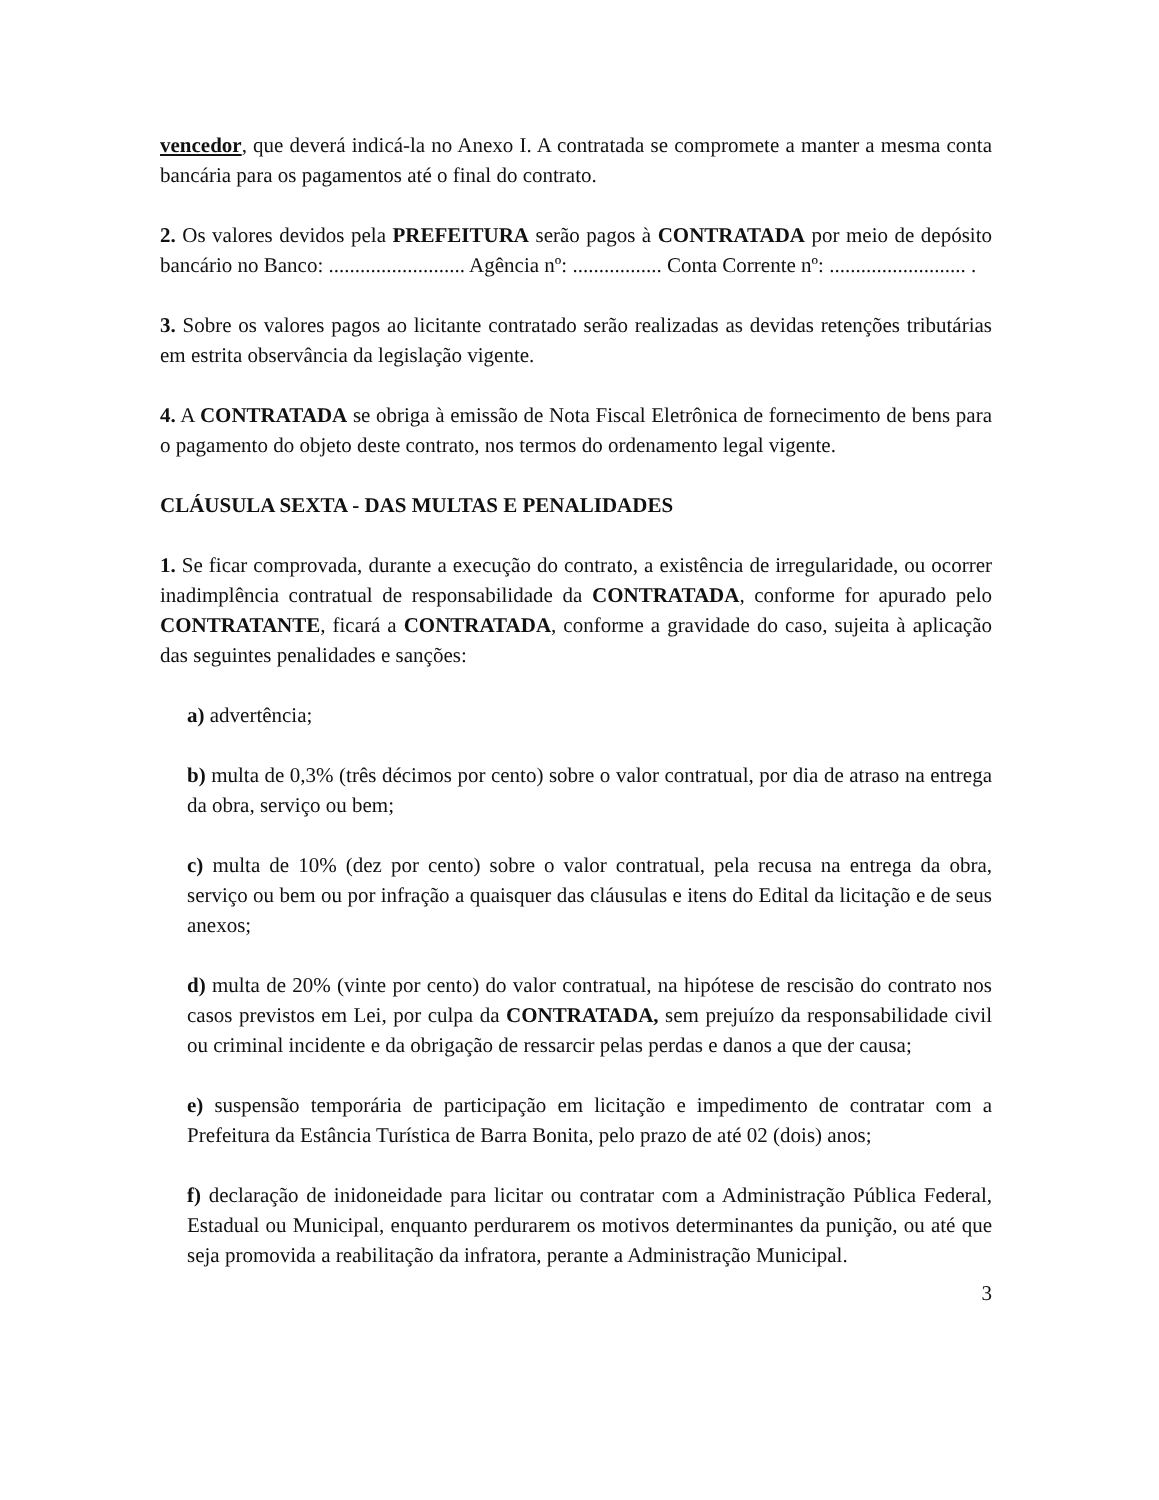vencedor, que deverá indicá-la no Anexo I. A contratada se compromete a manter a mesma conta bancária para os pagamentos até o final do contrato.
2. Os valores devidos pela PREFEITURA serão pagos à CONTRATADA por meio de depósito bancário no Banco: .......................... Agência nº: ................. Conta Corrente nº: .......................... .
3. Sobre os valores pagos ao licitante contratado serão realizadas as devidas retenções tributárias em estrita observância da legislação vigente.
4. A CONTRATADA se obriga à emissão de Nota Fiscal Eletrônica de fornecimento de bens para o pagamento do objeto deste contrato, nos termos do ordenamento legal vigente.
CLÁUSULA SEXTA - DAS MULTAS E PENALIDADES
1. Se ficar comprovada, durante a execução do contrato, a existência de irregularidade, ou ocorrer inadimplência contratual de responsabilidade da CONTRATADA, conforme for apurado pelo CONTRATANTE, ficará a CONTRATADA, conforme a gravidade do caso, sujeita à aplicação das seguintes penalidades e sanções:
a) advertência;
b) multa de 0,3% (três décimos por cento) sobre o valor contratual, por dia de atraso na entrega da obra, serviço ou bem;
c) multa de 10% (dez por cento) sobre o valor contratual, pela recusa na entrega da obra, serviço ou bem ou por infração a quaisquer das cláusulas e itens do Edital da licitação e de seus anexos;
d) multa de 20% (vinte por cento) do valor contratual, na hipótese de rescisão do contrato nos casos previstos em Lei, por culpa da CONTRATADA, sem prejuízo da responsabilidade civil ou criminal incidente e da obrigação de ressarcir pelas perdas e danos a que der causa;
e) suspensão temporária de participação em licitação e impedimento de contratar com a Prefeitura da Estância Turística de Barra Bonita, pelo prazo de até 02 (dois) anos;
f) declaração de inidoneidade para licitar ou contratar com a Administração Pública Federal, Estadual ou Municipal, enquanto perdurarem os motivos determinantes da punição, ou até que seja promovida a reabilitação da infratora, perante a Administração Municipal.
3